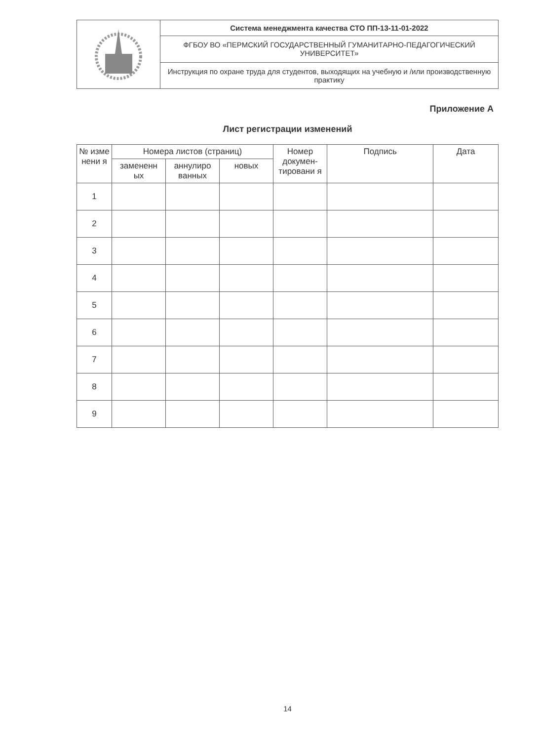| | Система менеджмента качества СТО ПП-13-11-01-2022 |
| | ФГБОУ ВО «ПЕРМСКИЙ ГОСУДАРСТВЕННЫЙ ГУМАНИТАРНО-ПЕДАГОГИЧЕСКИЙ УНИВЕРСИТЕТ» |
| | Инструкция по охране труда для студентов, выходящих на учебную и /или производственную практику |
Приложение А
Лист регистрации изменений
| № изме нени я | Номера листов (страниц) | | | Номер докумен-тировани я | Подпись | Дата |
| --- | --- | --- | --- | --- | --- | --- |
| | замененн ых | аннулиро ванных | новых | | | |
| 1 | | | | | | |
| 2 | | | | | | |
| 3 | | | | | | |
| 4 | | | | | | |
| 5 | | | | | | |
| 6 | | | | | | |
| 7 | | | | | | |
| 8 | | | | | | |
| 9 | | | | | | |
14